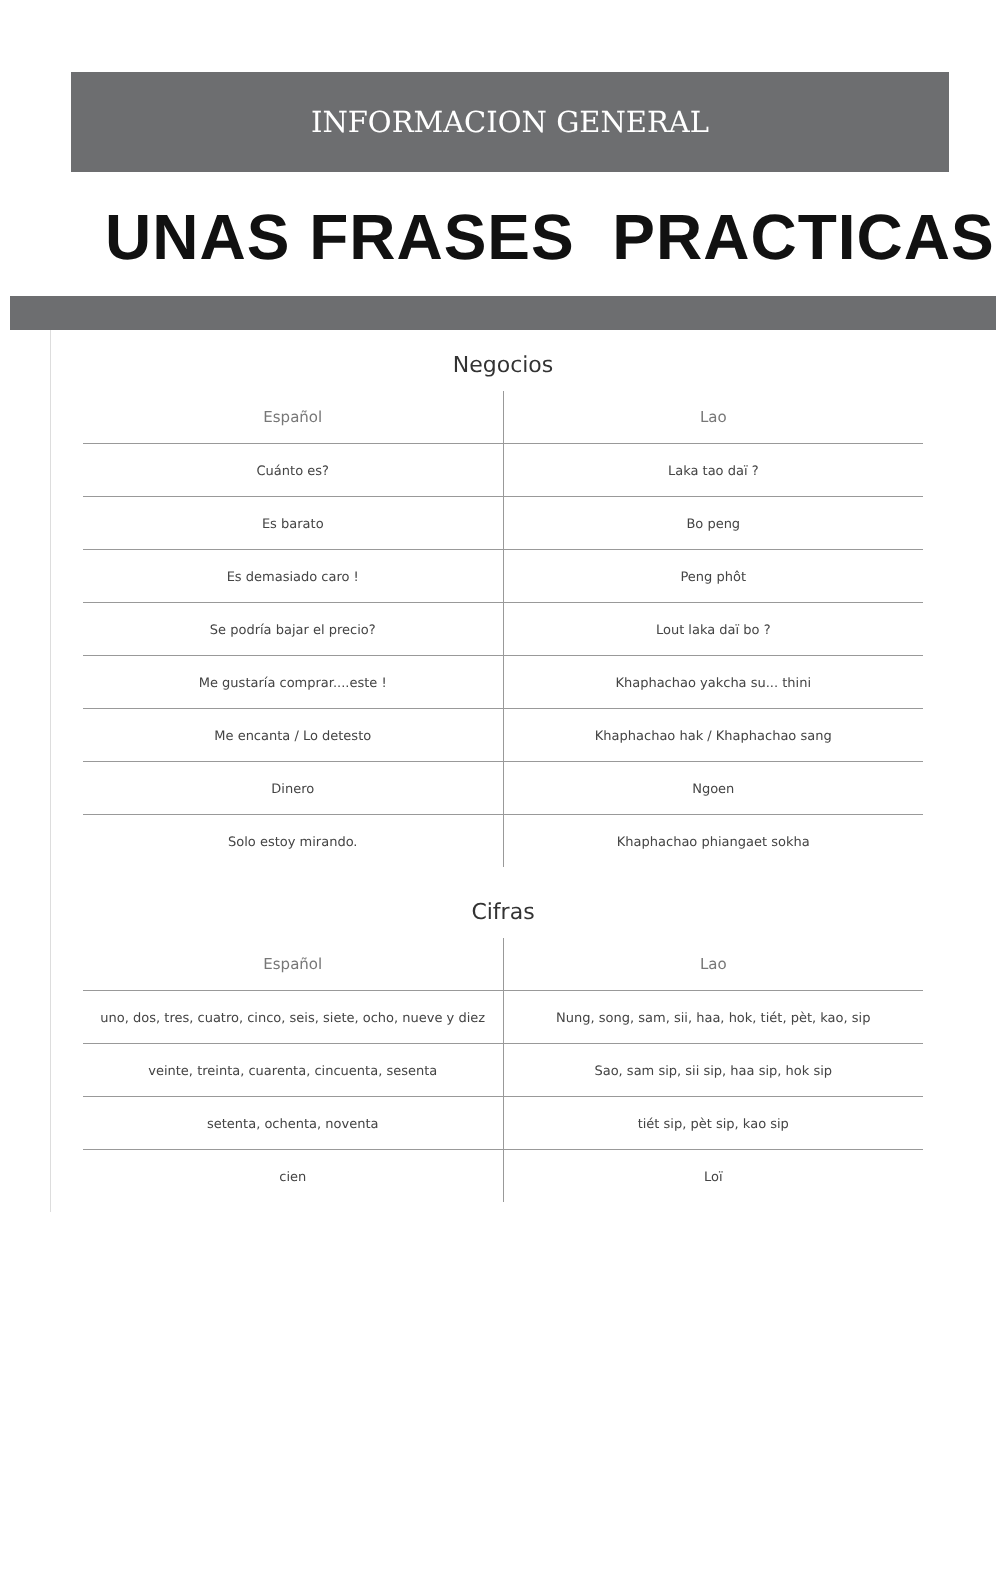INFORMACION GENERAL
UNAS FRASES PRACTICAS
Negocios
| Español | Lao |
| --- | --- |
| Cuánto es? | Laka tao daï ? |
| Es barato | Bo peng |
| Es demasiado caro ! | Peng phôt |
| Se podría bajar el precio? | Lout laka daï bo ? |
| Me gustaría comprar....este ! | Khaphachao yakcha su... thini |
| Me encanta / Lo detesto | Khaphachao hak / Khaphachao sang |
| Dinero | Ngoen |
| Solo estoy mirando. | Khaphachao phiangaet sokha |
Cifras
| Español | Lao |
| --- | --- |
| uno, dos, tres, cuatro, cinco, seis, siete, ocho, nueve y diez | Nung, song, sam, sii, haa, hok, tiét, pèt, kao, sip |
| veinte, treinta, cuarenta, cincuenta, sesenta | Sao, sam sip, sii sip, haa sip, hok sip |
| setenta, ochenta, noventa | tiét sip, pèt sip, kao sip |
| cien | Loï |